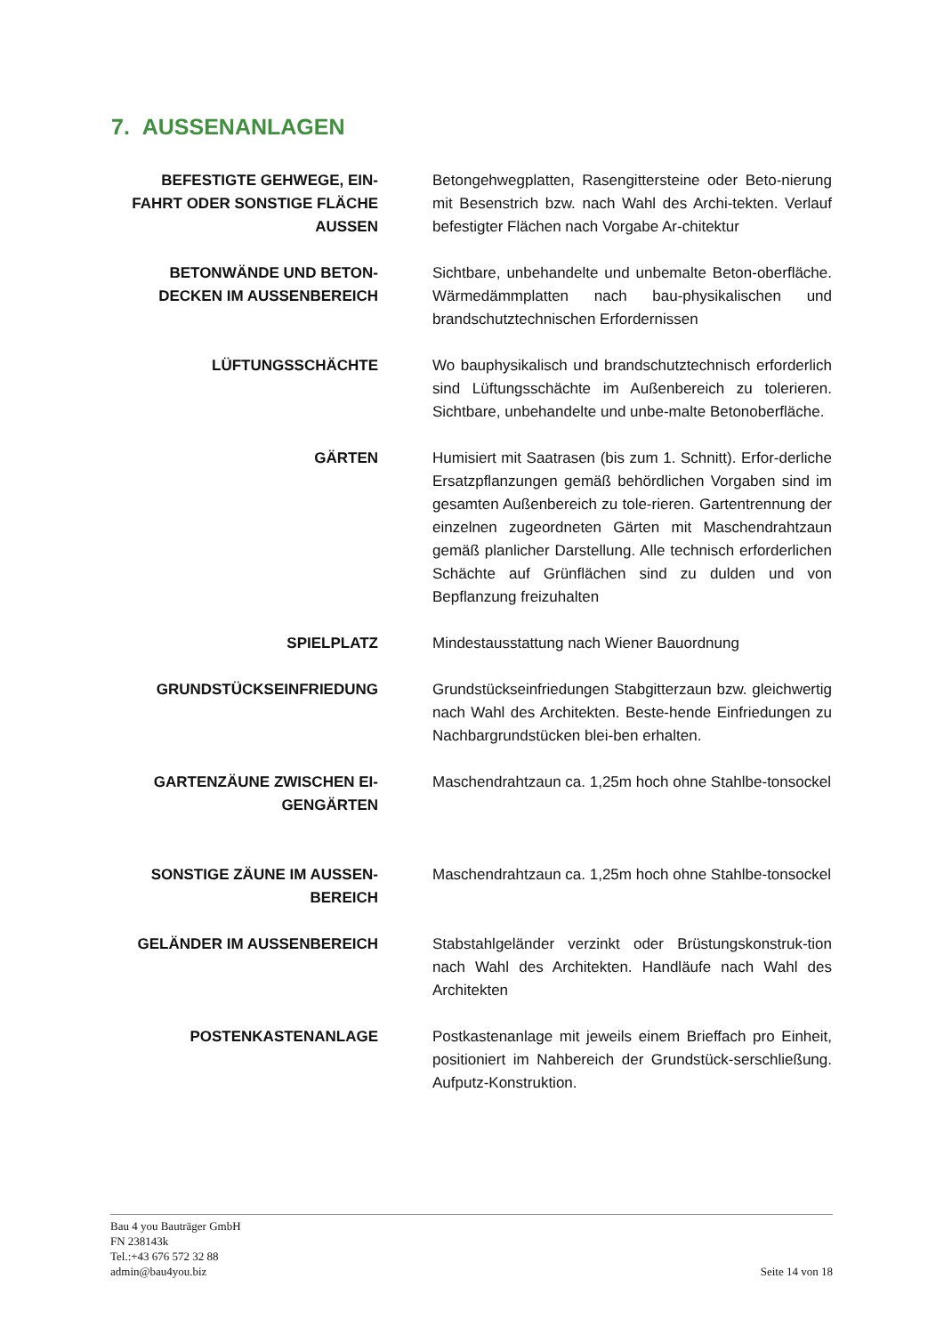7. AUSSENANLAGEN
BEFESTIGTE GEHWEGE, EIN-FAHRT ODER SONSTIGE FLÄCHE AUSSEN
Betongehwegplatten, Rasengittersteine oder Beto-nierung mit Besenstrich bzw. nach Wahl des Archi-tekten. Verlauf befestigter Flächen nach Vorgabe Ar-chitektur
BETONWÄNDE UND BETON-DECKEN IM AUSSENBEREICH
Sichtbare, unbehandelte und unbemalte Beton-oberfläche. Wärmedämmplatten nach bau-physikalischen und brandschutztechnischen Erfordernissen
LÜFTUNGSSCHÄCHTE Wo bauphysikalisch und brandschutztechnisch erforderlich sind Lüftungsschächte im Außenbereich zu tolerieren. Sichtbare, unbehandelte und unbe-malte Betonoberfläche.
GÄRTEN Humisiert mit Saatrasen (bis zum 1. Schnitt). Erfor-derliche Ersatzpflanzungen gemäß behördlichen Vorgaben sind im gesamten Außenbereich zu tole-rieren. Gartentrennung der einzelnen zugeordneten Gärten mit Maschendrahtzaun gemäß planlicher Darstellung. Alle technisch erforderlichen Schächte auf Grünflächen sind zu dulden und von Bepflanzung freizuhalten
SPIELPLATZ Mindestausstattung nach Wiener Bauordnung
GRUNDSTÜCKSEINFRIEDUNG Grundstückseinfriedungen Stabgitterzaun bzw. gleichwertig nach Wahl des Architekten. Beste-hende Einfriedungen zu Nachbargrundstücken blei-ben erhalten.
GARTENZÄUNE ZWISCHEN EI-GENGÄRTEN
Maschendrahtzaun ca. 1,25m hoch ohne Stahlbe-tonsockel
SONSTIGE ZÄUNE IM AUSSEN-BEREICH
Maschendrahtzaun ca. 1,25m hoch ohne Stahlbe-tonsockel
GELÄNDER IM AUSSENBEREICH Stabstahlgeländer verzinkt oder Brüstungskonstruk-tion nach Wahl des Architekten. Handläufe nach Wahl des Architekten
POSTENKASTENANLAGE Postkastenanlage mit jeweils einem Brieffach pro Einheit, positioniert im Nahbereich der Grundstück-serschließung. Aufputz-Konstruktion.
Bau 4 you Bauträger GmbH
FN 238143k
Tel.:+43 676 572 32 88
admin@bau4you.biz
Seite 14 von 18